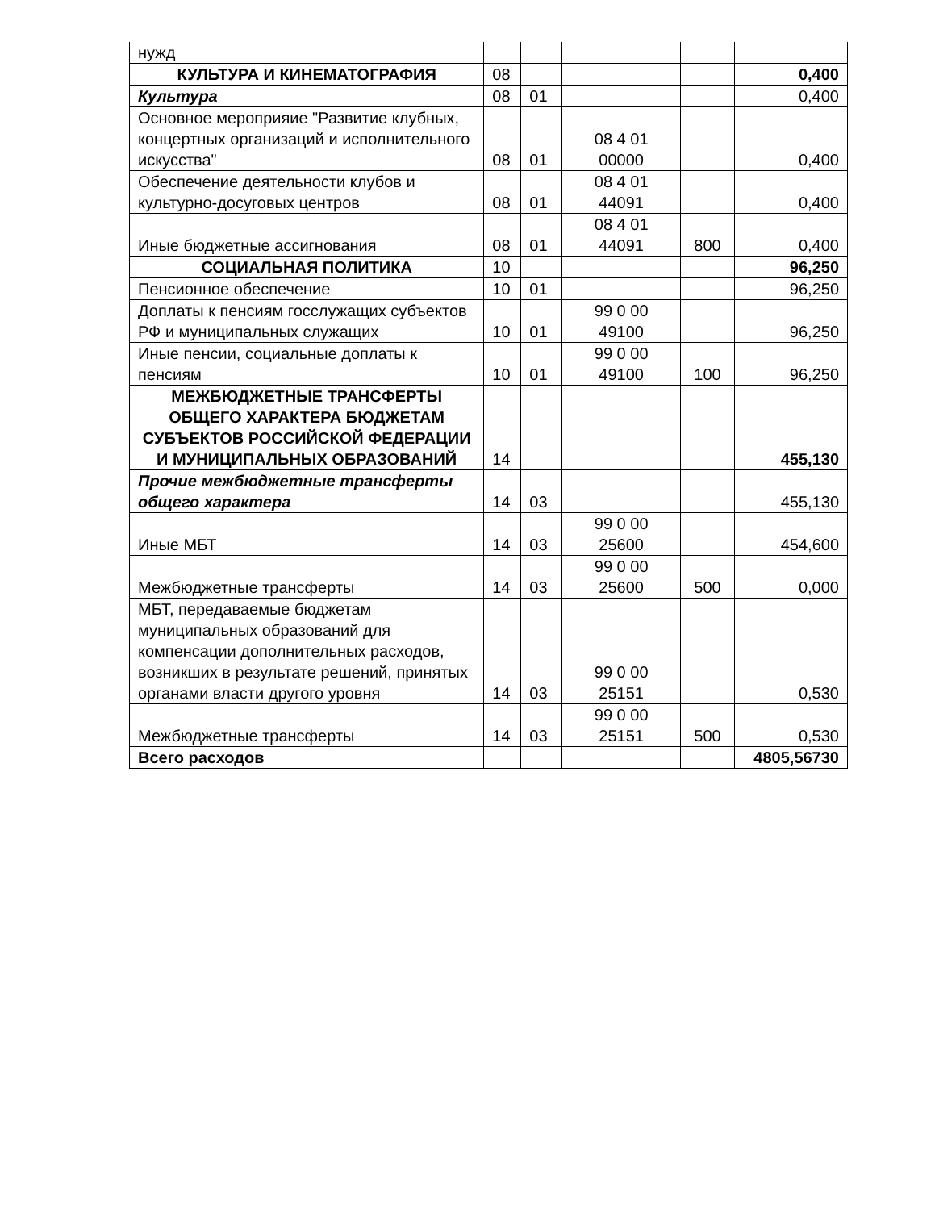| нужд | | | | | |
| КУЛЬТУРА И КИНЕМАТОГРАФИЯ | 08 | | | | 0,400 |
| Культура | 08 | 01 | | | 0,400 |
| Основное мероприяие "Развитие клубных, концертных организаций и исполнительного искусства" | 08 | 01 | 08 4 01 00000 | | 0,400 |
| Обеспечение деятельности клубов и культурно-досуговых центров | 08 | 01 | 08 4 01 44091 | | 0,400 |
| Иные бюджетные ассигнования | 08 | 01 | 08 4 01 44091 | 800 | 0,400 |
| СОЦИАЛЬНАЯ ПОЛИТИКА | 10 | | | | 96,250 |
| Пенсионное обеспечение | 10 | 01 | | | 96,250 |
| Доплаты к пенсиям госслужащих субъектов РФ и муниципальных служащих | 10 | 01 | 99 0 00 49100 | | 96,250 |
| Иные пенсии, социальные доплаты к пенсиям | 10 | 01 | 99 0 00 49100 | 100 | 96,250 |
| МЕЖБЮДЖЕТНЫЕ ТРАНСФЕРТЫ ОБЩЕГО ХАРАКТЕРА БЮДЖЕТАМ СУБЪЕКТОВ РОССИЙСКОЙ ФЕДЕРАЦИИ И МУНИЦИПАЛЬНЫХ ОБРАЗОВАНИЙ | 14 | | | | 455,130 |
| Прочие межбюджетные трансферты общего характера | 14 | 03 | | | 455,130 |
| Иные МБТ | 14 | 03 | 99 0 00 25600 | | 454,600 |
| Межбюджетные трансферты | 14 | 03 | 99 0 00 25600 | 500 | 0,000 |
| МБТ, передаваемые бюджетам муниципальных образований для компенсации дополнительных расходов, возникших в результате решений, принятых органами власти другого уровня | 14 | 03 | 99 0 00 25151 | | 0,530 |
| Межбюджетные трансферты | 14 | 03 | 99 0 00 25151 | 500 | 0,530 |
| Всего расходов | | | | | 4805,56730 |